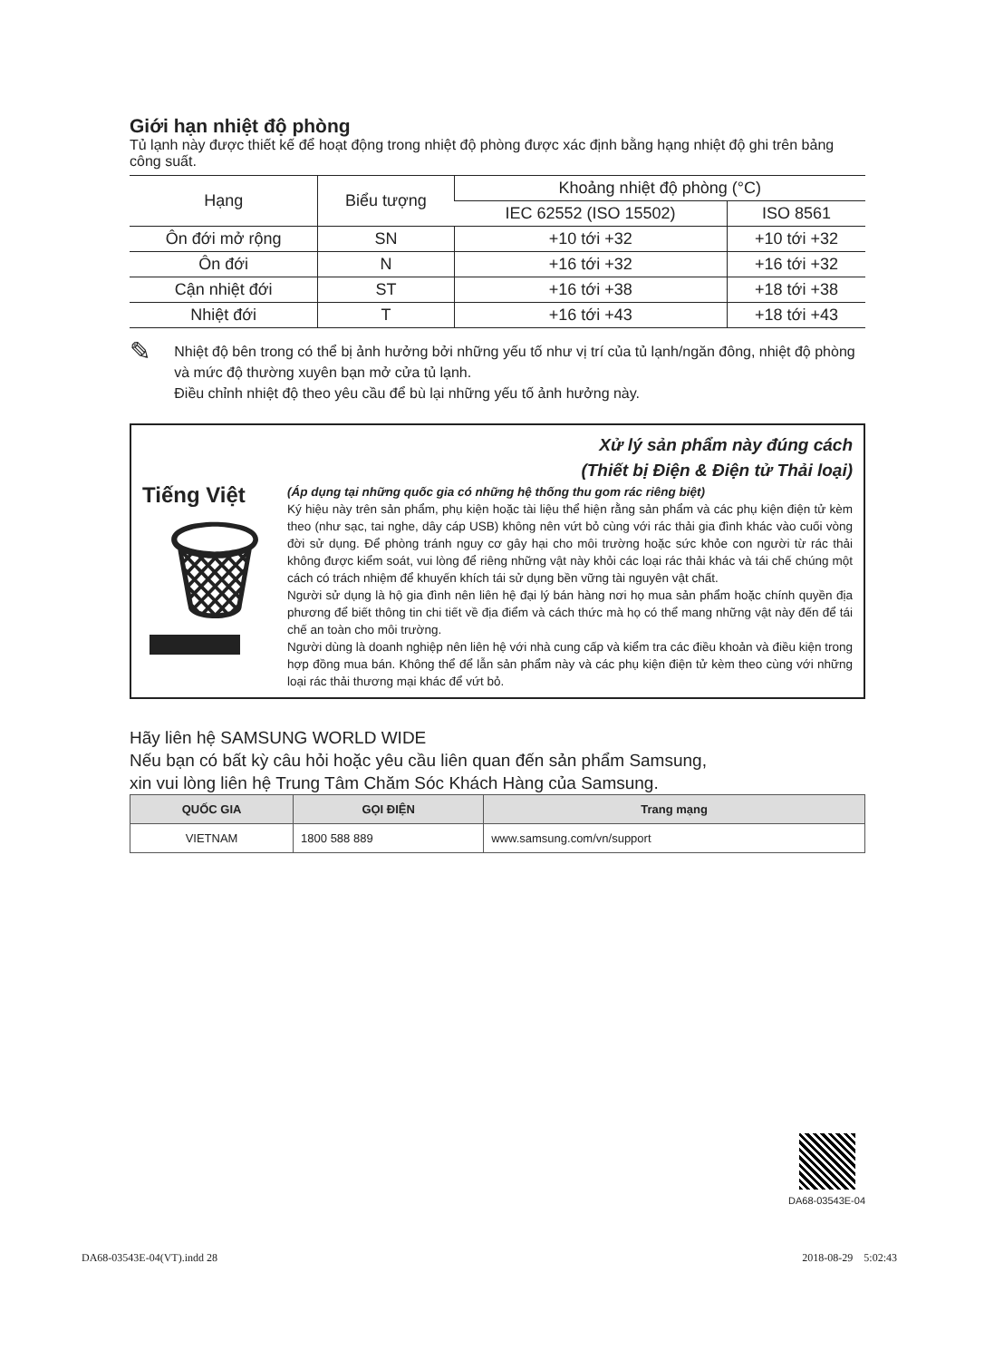Giới hạn nhiệt độ phòng
Tủ lạnh này được thiết kế để hoạt động trong nhiệt độ phòng được xác định bằng hạng nhiệt độ ghi trên bảng công suất.
| Hạng | Biểu tượng | Khoảng nhiệt độ phòng (°C) | |
| --- | --- | --- | --- |
| | | IEC 62552 (ISO 15502) | ISO 8561 |
| Ôn đới mở rộng | SN | +10 tới +32 | +10 tới +32 |
| Ôn đới | N | +16 tới +32 | +16 tới +32 |
| Cận nhiệt đới | ST | +16 tới +38 | +18 tới +38 |
| Nhiệt đới | T | +16 tới +43 | +18 tới +43 |
✎
Nhiệt độ bên trong có thể bị ảnh hưởng bởi những yếu tố như vị trí của tủ lạnh/ngăn đông, nhiệt độ phòng và mức độ thường xuyên bạn mở cửa tủ lạnh.
Điều chỉnh nhiệt độ theo yêu cầu để bù lại những yếu tố ảnh hưởng này.
Tiếng Việt
🗑
Xử lý sản phẩm này đúng cách
(Thiết bị Điện & Điện tử Thải loại)
(Áp dụng tại những quốc gia có những hệ thống thu gom rác riêng biệt)
Ký hiệu này trên sản phẩm, phụ kiện hoặc tài liệu thể hiện rằng sản phẩm và các phụ kiện điện tử kèm theo (như sạc, tai nghe, dây cáp USB) không nên vứt bỏ cùng với rác thải gia đình khác vào cuối vòng đời sử dụng. Để phòng tránh nguy cơ gây hại cho môi trường hoặc sức khỏe con người từ rác thải không được kiểm soát, vui lòng để riêng những vật này khỏi các loại rác thải khác và tái chế chúng một cách có trách nhiệm để khuyến khích tái sử dụng bền vững tài nguyên vật chất.
Người sử dụng là hộ gia đình nên liên hệ đại lý bán hàng nơi họ mua sản phẩm hoặc chính quyền địa phương để biết thông tin chi tiết về địa điểm và cách thức mà họ có thể mang những vật này đến để tái chế an toàn cho môi trường.
Người dùng là doanh nghiệp nên liên hệ với nhà cung cấp và kiểm tra các điều khoản và điều kiện trong hợp đồng mua bán. Không thể để lẫn sản phẩm này và các phụ kiện điện tử kèm theo cùng với những loại rác thải thương mại khác để vứt bỏ.
Hãy liên hệ SAMSUNG WORLD WIDE
Nếu bạn có bất kỳ câu hỏi hoặc yêu cầu liên quan đến sản phẩm Samsung,
xin vui lòng liên hệ Trung Tâm Chăm Sóc Khách Hàng của Samsung.
| QUỐC GIA | GỌI ĐIỆN | Trang mạng |
| --- | --- | --- |
| VIETNAM | 1800 588 889 | www.samsung.com/vn/support |
DA68-03543E-04
DA68-03543E-04(VT).indd 28 2018-08-29 5:02:43